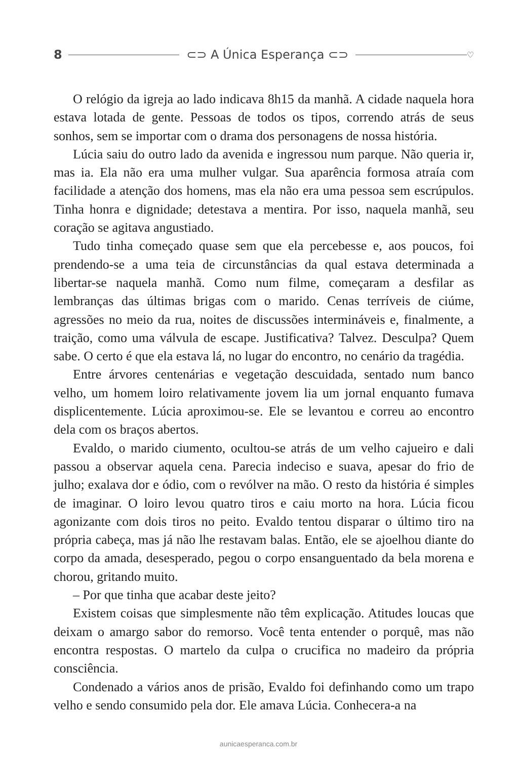8 ⊂⊃ A Única Esperança ⊂⊃ ♡
O relógio da igreja ao lado indicava 8h15 da manhã. A cidade naquela hora estava lotada de gente. Pessoas de todos os tipos, correndo atrás de seus sonhos, sem se importar com o drama dos personagens de nossa história.
Lúcia saiu do outro lado da avenida e ingressou num parque. Não queria ir, mas ia. Ela não era uma mulher vulgar. Sua aparência formosa atraía com facilidade a atenção dos homens, mas ela não era uma pessoa sem escrúpulos. Tinha honra e dignidade; detestava a mentira. Por isso, naquela manhã, seu coração se agitava angustiado.
Tudo tinha começado quase sem que ela percebesse e, aos poucos, foi prendendo-se a uma teia de circunstâncias da qual estava determinada a libertar-se naquela manhã. Como num filme, começaram a desfilar as lembranças das últimas brigas com o marido. Cenas terríveis de ciúme, agressões no meio da rua, noites de discussões intermináveis e, finalmente, a traição, como uma válvula de escape. Justificativa? Talvez. Desculpa? Quem sabe. O certo é que ela estava lá, no lugar do encontro, no cenário da tragédia.
Entre árvores centenárias e vegetação descuidada, sentado num banco velho, um homem loiro relativamente jovem lia um jornal enquanto fumava displicentemente. Lúcia aproximou-se. Ele se levantou e correu ao encontro dela com os braços abertos.
Evaldo, o marido ciumento, ocultou-se atrás de um velho cajueiro e dali passou a observar aquela cena. Parecia indeciso e suava, apesar do frio de julho; exalava dor e ódio, com o revólver na mão. O resto da história é simples de imaginar. O loiro levou quatro tiros e caiu morto na hora. Lúcia ficou agonizante com dois tiros no peito. Evaldo tentou disparar o último tiro na própria cabeça, mas já não lhe restavam balas. Então, ele se ajoelhou diante do corpo da amada, desesperado, pegou o corpo ensanguentado da bela morena e chorou, gritando muito.
– Por que tinha que acabar deste jeito?
Existem coisas que simplesmente não têm explicação. Atitudes loucas que deixam o amargo sabor do remorso. Você tenta entender o porquê, mas não encontra respostas. O martelo da culpa o crucifica no madeiro da própria consciência.
Condenado a vários anos de prisão, Evaldo foi definhando como um trapo velho e sendo consumido pela dor. Ele amava Lúcia. Conhecera-a na
aunicaesperanca.com.br